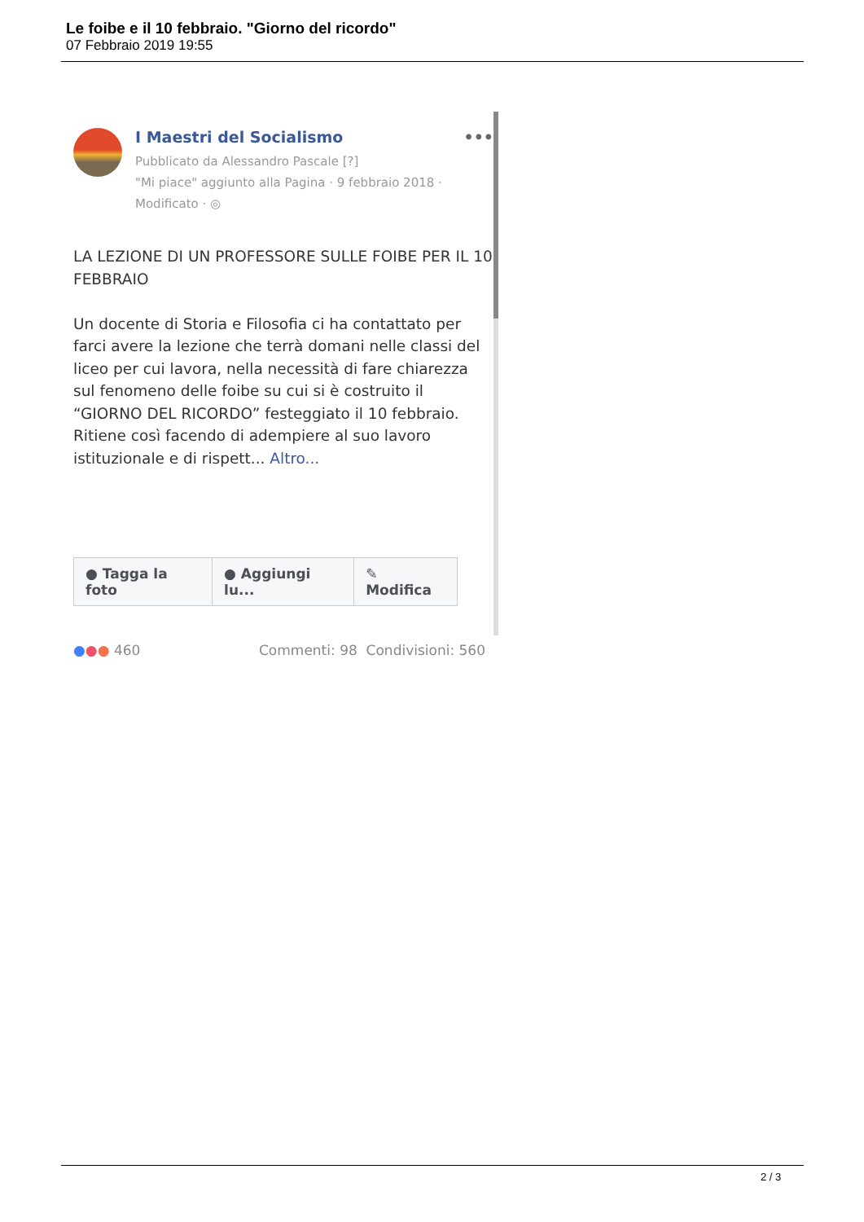Le foibe e il 10 febbraio. "Giorno del ricordo"
07 Febbraio 2019 19:55
I Maestri del Socialismo •••
Pubblicato da Alessandro Pascale [?]
"Mi piace" aggiunto alla Pagina · 9 febbraio 2018 ·
Modificato · ◎
LA LEZIONE DI UN PROFESSORE SULLE FOIBE PER IL 10 FEBBRAIO
Un docente di Storia e Filosofia ci ha contattato per farci avere la lezione che terrà domani nelle classi del liceo per cui lavora, nella necessità di fare chiarezza sul fenomeno delle foibe su cui si è costruito il “GIORNO DEL RICORDO” festeggiato il 10 febbraio. Ritiene così facendo di adempiere al suo lavoro istituzionale e di rispett... Altro...
● Tagga la foto ● Aggiungi lu... ✎ Modifica
●●● 460 Commenti: 98 Condivisioni: 560
2 / 3